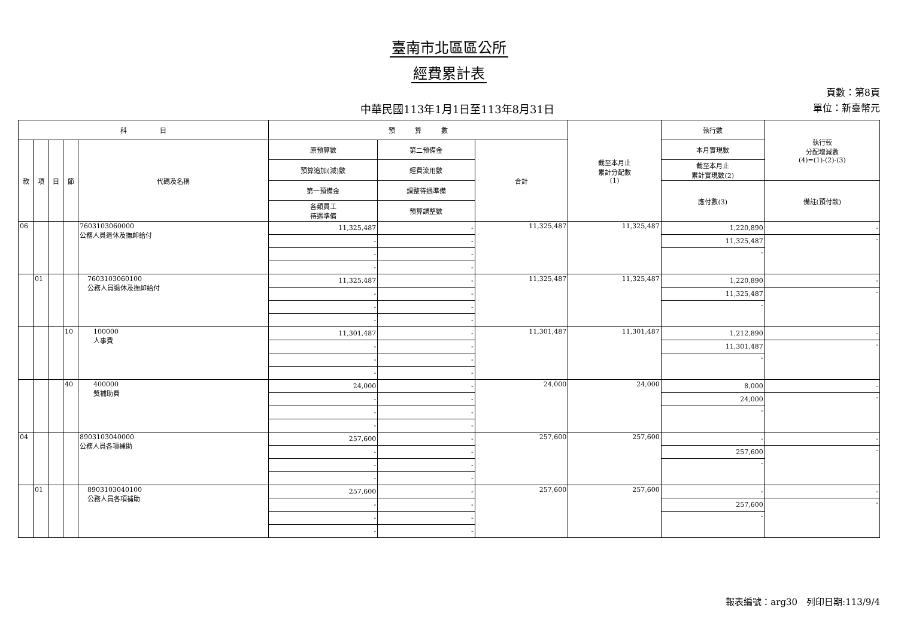臺南市北區區公所
經費累計表
中華民國113年1月1日至113年8月31日
頁數：第8頁
單位：新臺幣元
| 科 目 | | | | | 預 算 數 | | | 截至本月止 累計分配數 (1) | 執行數 | 執行較 分配增減數 (4)=(1)-(2)-(3) |
| --- | --- | --- | --- | --- | --- | --- | --- | --- | --- | --- |
| 款 | 項 | 目 | 節 | 代碼及名稱 | 原預算數 | 第二預備金 | 合計 | | 本月實現數 | |
| | | | | | 預算追加(減)數 | 經費流用數 | | | 截至本月止 累計實現數(2) | |
| | | | | | 第一預備金 | 調整待遇準備 | | | 應付數(3) | 備註(預付款) |
| | | | | | 各類員工 待遇準備 | 預算調整數 | | | | |
| 06 | | | | 7603103060000 公務人員退休及撫卹給付 | 11,325,487 | - | 11,325,487 | 11,325,487 | 1,220,890 | - |
| | | | | | - | - | | | 11,325,487 | - |
| | | | | | - | - | | | - | |
| | | | | | - | - | | | | |
| | 01 | | | 7603103060100 公務人員退休及撫卹給付 | 11,325,487 | - | 11,325,487 | 11,325,487 | 1,220,890 | - |
| | | | | | - | - | | | 11,325,487 | - |
| | | | | | - | - | | | - | |
| | | | | | - | - | | | | |
| | | | 10 | 100000 人事費 | 11,301,487 | - | 11,301,487 | 11,301,487 | 1,212,890 | - |
| | | | | | - | - | | | 11,301,487 | - |
| | | | | | - | - | | | - | |
| | | | | | - | - | | | | |
| | | | 40 | 400000 獎補助費 | 24,000 | - | 24,000 | 24,000 | 8,000 | - |
| | | | | | - | - | | | 24,000 | - |
| | | | | | - | - | | | - | |
| | | | | | - | - | | | | |
| 04 | | | | 8903103040000 公務人員各項補助 | 257,600 | - | 257,600 | 257,600 | - | - |
| | | | | | - | - | | | 257,600 | - |
| | | | | | - | - | | | - | |
| | | | | | - | - | | | | |
| | 01 | | | 8903103040100 公務人員各項補助 | 257,600 | - | 257,600 | 257,600 | - | - |
| | | | | | - | - | | | 257,600 | - |
| | | | | | - | - | | | - | |
| | | | | | - | - | | | | |
報表編號：arg30　列印日期:113/9/4